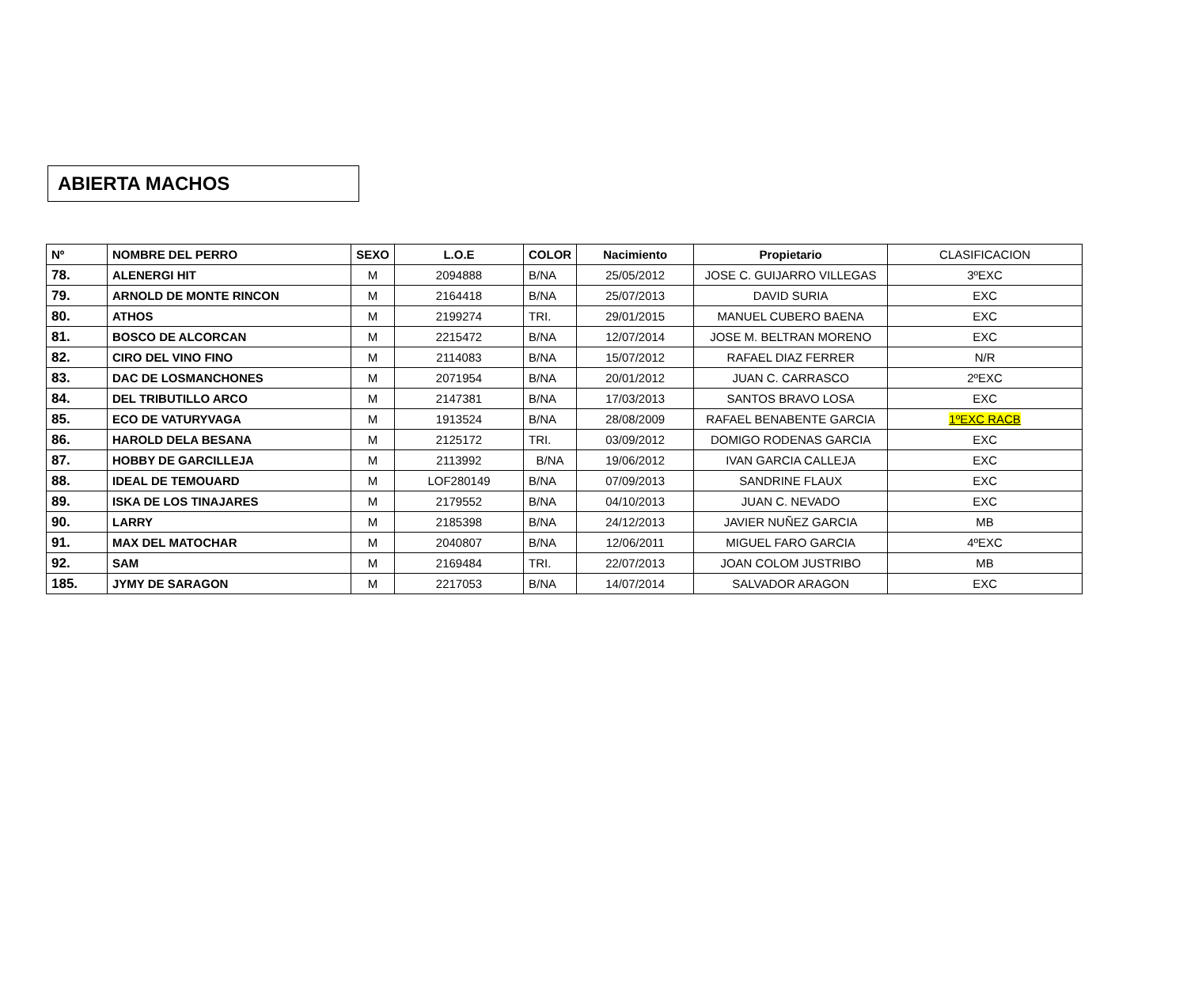ABIERTA MACHOS
| Nº | NOMBRE DEL PERRO | SEXO | L.O.E | COLOR | Nacimiento | Propietario | CLASIFICACION |
| --- | --- | --- | --- | --- | --- | --- | --- |
| 78. | ALENERGI HIT | M | 2094888 | B/NA | 25/05/2012 | JOSE C. GUIJARRO VILLEGAS | 3ºEXC |
| 79. | ARNOLD DE MONTE RINCON | M | 2164418 | B/NA | 25/07/2013 | DAVID SURIA | EXC |
| 80. | ATHOS | M | 2199274 | TRI. | 29/01/2015 | MANUEL CUBERO BAENA | EXC |
| 81. | BOSCO DE ALCORCAN | M | 2215472 | B/NA | 12/07/2014 | JOSE M. BELTRAN MORENO | EXC |
| 82. | CIRO DEL VINO FINO | M | 2114083 | B/NA | 15/07/2012 | RAFAEL DIAZ FERRER | N/R |
| 83. | DAC DE LOSMANCHONES | M | 2071954 | B/NA | 20/01/2012 | JUAN C. CARRASCO | 2ºEXC |
| 84. | DEL TRIBUTILLO ARCO | M | 2147381 | B/NA | 17/03/2013 | SANTOS BRAVO LOSA | EXC |
| 85. | ECO DE VATURYVAGA | M | 1913524 | B/NA | 28/08/2009 | RAFAEL BENABENTE GARCIA | 1ºEXC RACB |
| 86. | HAROLD DELA BESANA | M | 2125172 | TRI. | 03/09/2012 | DOMIGO RODENAS GARCIA | EXC |
| 87. | HOBBY DE GARCILLEJA | M | 2113992 | B/NA | 19/06/2012 | IVAN GARCIA CALLEJA | EXC |
| 88. | IDEAL DE TEMOUARD | M | LOF280149 | B/NA | 07/09/2013 | SANDRINE FLAUX | EXC |
| 89. | ISKA DE LOS TINAJARES | M | 2179552 | B/NA | 04/10/2013 | JUAN C. NEVADO | EXC |
| 90. | LARRY | M | 2185398 | B/NA | 24/12/2013 | JAVIER NUÑEZ GARCIA | MB |
| 91. | MAX DEL MATOCHAR | M | 2040807 | B/NA | 12/06/2011 | MIGUEL FARO GARCIA | 4ºEXC |
| 92. | SAM | M | 2169484 | TRI. | 22/07/2013 | JOAN COLOM JUSTRIBO | MB |
| 185. | JYMY DE SARAGON | M | 2217053 | B/NA | 14/07/2014 | SALVADOR ARAGON | EXC |